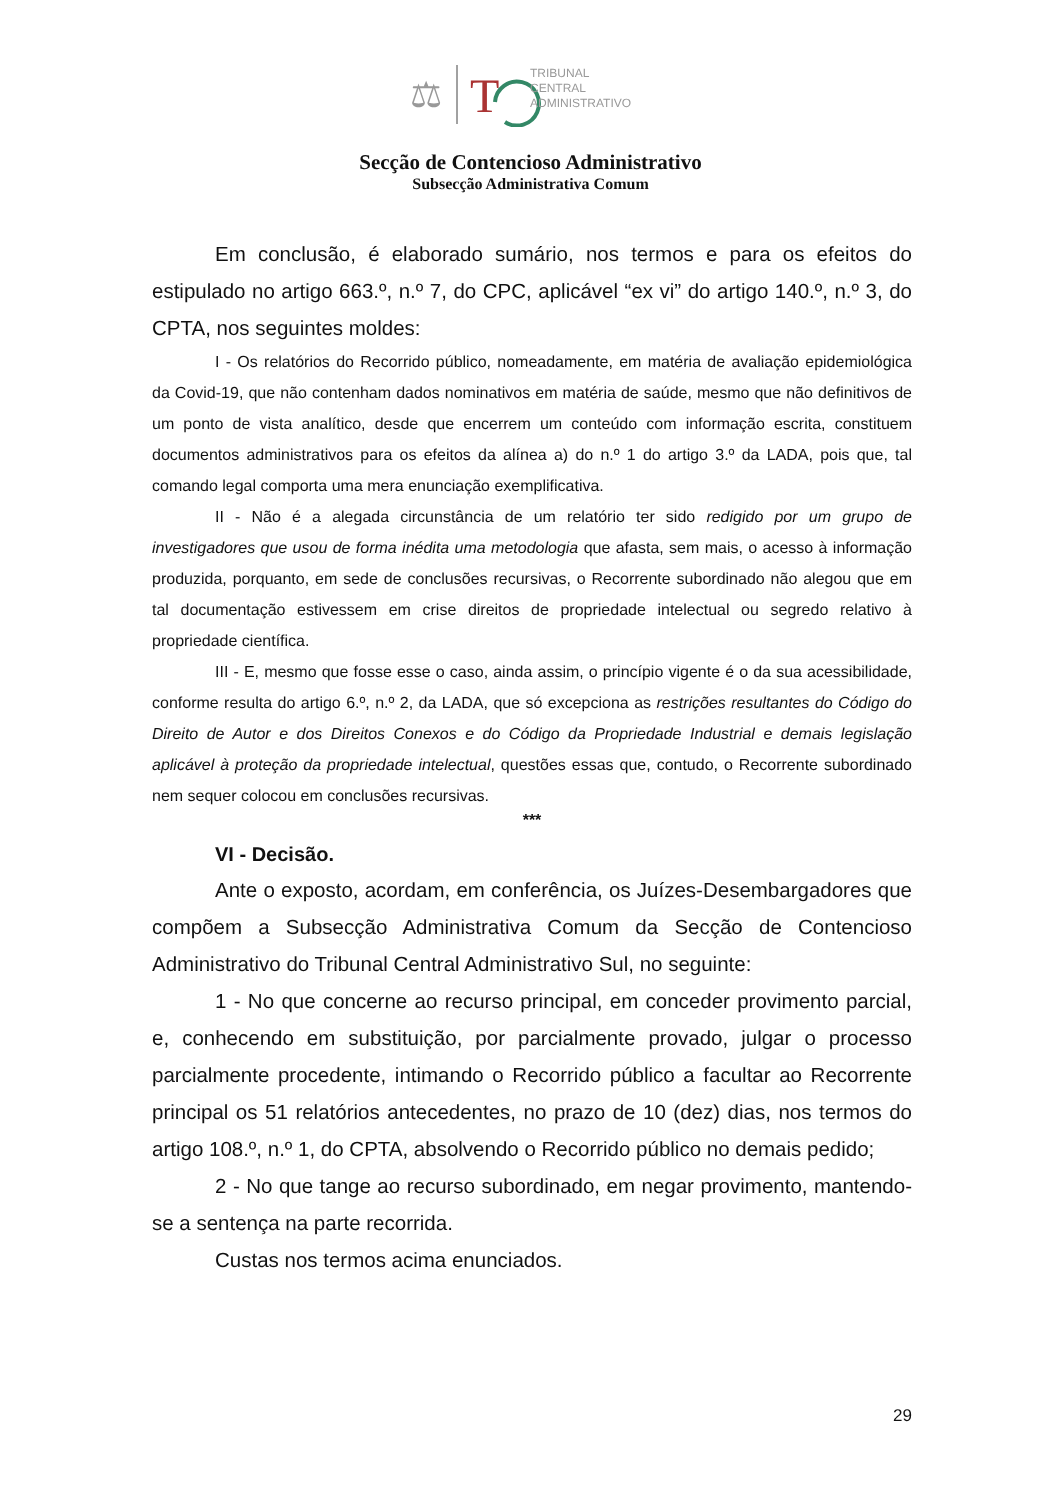⚖
T
TRIBUNAL
CENTRAL
ADMINISTRATIVO
Secção de Contencioso Administrativo
Subsecção Administrativa Comum
Em conclusão, é elaborado sumário, nos termos e para os efeitos do estipulado no artigo 663.º, n.º 7, do CPC, aplicável “ex vi” do artigo 140.º, n.º 3, do CPTA, nos seguintes moldes:
I - Os relatórios do Recorrido público, nomeadamente, em matéria de avaliação epidemiológica da Covid-19, que não contenham dados nominativos em matéria de saúde, mesmo que não definitivos de um ponto de vista analítico, desde que encerrem um conteúdo com informação escrita, constituem documentos administrativos para os efeitos da alínea a) do n.º 1 do artigo 3.º da LADA, pois que, tal comando legal comporta uma mera enunciação exemplificativa.
II - Não é a alegada circunstância de um relatório ter sido redigido por um grupo de investigadores que usou de forma inédita uma metodologia que afasta, sem mais, o acesso à informação produzida, porquanto, em sede de conclusões recursivas, o Recorrente subordinado não alegou que em tal documentação estivessem em crise direitos de propriedade intelectual ou segredo relativo à propriedade científica.
III - E, mesmo que fosse esse o caso, ainda assim, o princípio vigente é o da sua acessibilidade, conforme resulta do artigo 6.º, n.º 2, da LADA, que só excepciona as restrições resultantes do Código do Direito de Autor e dos Direitos Conexos e do Código da Propriedade Industrial e demais legislação aplicável à proteção da propriedade intelectual, questões essas que, contudo, o Recorrente subordinado nem sequer colocou em conclusões recursivas.
***
VI - Decisão.
Ante o exposto, acordam, em conferência, os Juízes-Desembargadores que compõem a Subsecção Administrativa Comum da Secção de Contencioso Administrativo do Tribunal Central Administrativo Sul, no seguinte:
1 - No que concerne ao recurso principal, em conceder provimento parcial, e, conhecendo em substituição, por parcialmente provado, julgar o processo parcialmente procedente, intimando o Recorrido público a facultar ao Recorrente principal os 51 relatórios antecedentes, no prazo de 10 (dez) dias, nos termos do artigo 108.º, n.º 1, do CPTA, absolvendo o Recorrido público no demais pedido;
2 - No que tange ao recurso subordinado, em negar provimento, mantendo-se a sentença na parte recorrida.
Custas nos termos acima enunciados.
29